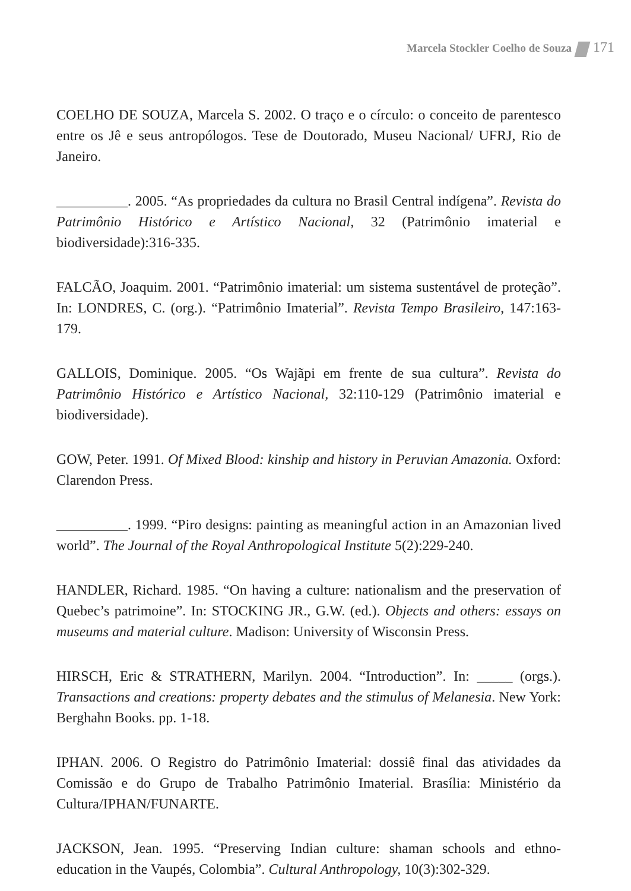Marcela Stockler Coelho de Souza 171
COELHO DE SOUZA, Marcela S. 2002. O traço e o círculo: o conceito de parentesco entre os Jê e seus antropólogos. Tese de Doutorado, Museu Nacional/ UFRJ, Rio de Janeiro.
__________. 2005. “As propriedades da cultura no Brasil Central indígena”. Revista do Patrimônio Histórico e Artístico Nacional, 32 (Patrimônio imaterial e biodiversidade):316-335.
FALCÃO, Joaquim. 2001. “Patrimônio imaterial: um sistema sustentável de proteção”. In: LONDRES, C. (org.). “Patrimônio Imaterial”. Revista Tempo Brasileiro, 147:163-179.
GALLOIS, Dominique. 2005. “Os Wajãpi em frente de sua cultura”. Revista do Patrimônio Histórico e Artístico Nacional, 32:110-129 (Patrimônio imaterial e biodiversidade).
GOW, Peter. 1991. Of Mixed Blood: kinship and history in Peruvian Amazonia. Oxford: Clarendon Press.
__________. 1999. “Piro designs: painting as meaningful action in an Amazonian lived world”. The Journal of the Royal Anthropological Institute 5(2):229-240.
HANDLER, Richard. 1985. “On having a culture: nationalism and the preservation of Quebec’s patrimoine”. In: STOCKING JR., G.W. (ed.). Objects and others: essays on museums and material culture. Madison: University of Wisconsin Press.
HIRSCH, Eric & STRATHERN, Marilyn. 2004. “Introduction”. In: _____ (orgs.). Transactions and creations: property debates and the stimulus of Melanesia. New York: Berghahn Books. pp. 1-18.
IPHAN. 2006. O Registro do Patrimônio Imaterial: dossiê final das atividades da Comissão e do Grupo de Trabalho Patrimônio Imaterial. Brasília: Ministério da Cultura/IPHAN/FUNARTE.
JACKSON, Jean. 1995. “Preserving Indian culture: shaman schools and ethno-education in the Vaupés, Colombia”. Cultural Anthropology, 10(3):302-329.